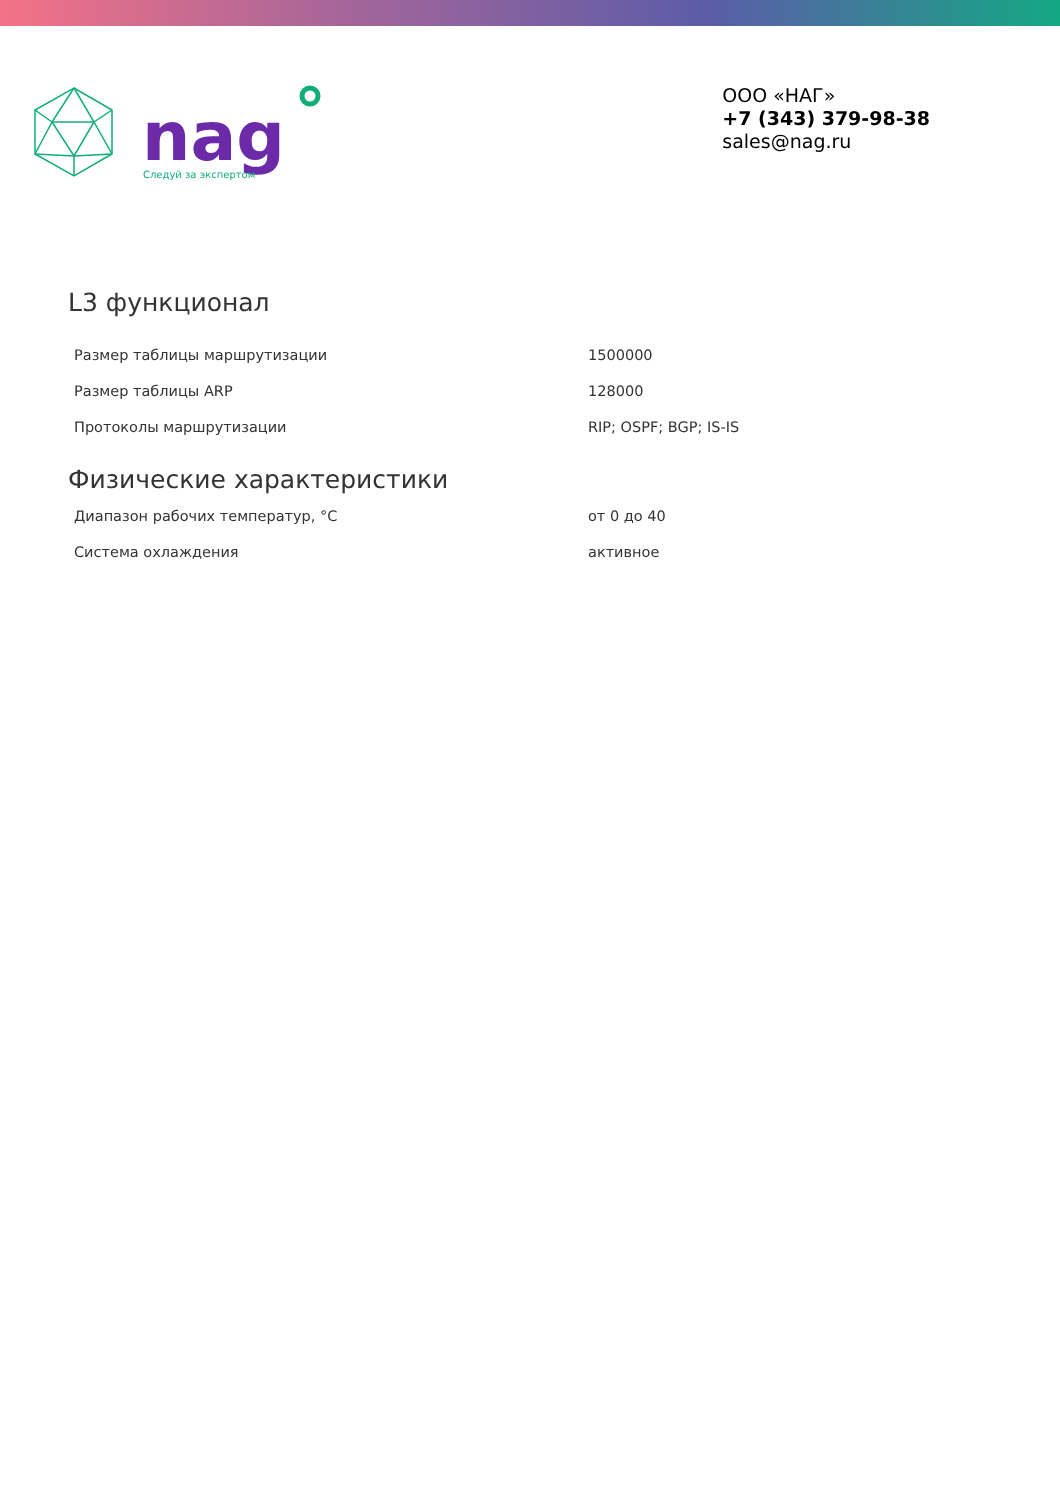nag
Следуй за экспертом
ООО «НАГ»
+7 (343) 379-98-38
sales@nag.ru
L3 функционал
| Размер таблицы маршрутизации | 1500000 |
| Размер таблицы ARP | 128000 |
| Протоколы маршрутизации | RIP; OSPF; BGP; IS-IS |
Физические характеристики
| Диапазон рабочих температур, °С | от 0 до 40 |
| Система охлаждения | активное |